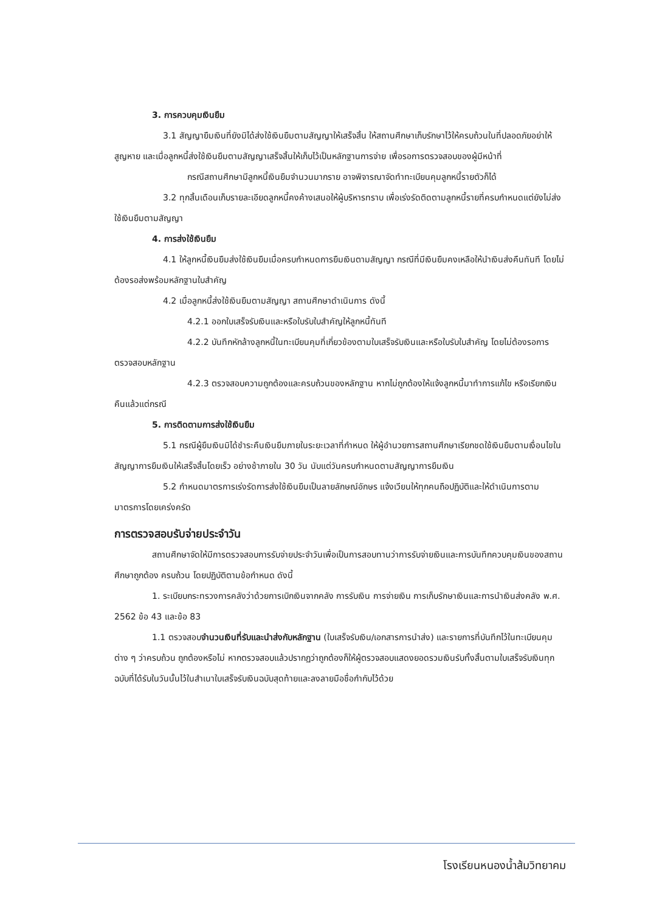3. การควบคุมเงินยืม
3.1 สัญญายืมเงินที่ยังมิได้ส่งใช้เงินยืมตามสัญญาให้เสร็จสิ้น ให้สถานศึกษาเก็บรักษาไว้ให้ครบถ้วนในที่ปลอดภัยอย่าให้สูญหาย และเมื่อลูกหนี้ส่งใช้เงินยืมตามสัญญาเสร็จสิ้นให้เก็บไว้เป็นหลักฐานการจ่าย เพื่อรอการตรวจสอบของผู้มีหน้าที่
กรณีสถานศึกษามีลูกหนี้เงินยืมจำนวนมากราย อาจพิจารณาจัดทำทะเบียนคุมลูกหนี้รายตัวก็ได้
3.2 ทุกสิ้นเดือนเก็บรายละเอียดลูกหนี้คงค้างเสนอให้ผู้บริหารทราบ เพื่อเร่งรัดติดตามลูกหนี้รายที่ครบกำหนดแต่ยังไม่ส่งใช้เงินยืมตามสัญญา
4. การส่งใช้เงินยืม
4.1 ให้ลูกหนี้เงินยืมส่งใช้เงินยืมเมื่อครบกำหนดการยืมเงินตามสัญญา กรณีที่มีเงินยืมคงเหลือให้นำเงินส่งคืนทันที โดยไม่ต้องรอส่งพร้อมหลักฐานใบสำคัญ
4.2 เมื่อลูกหนี้ส่งใช้เงินยืมตามสัญญา สถานศึกษาดำเนินการ ดังนี้
4.2.1 ออกใบเสร็จรับเงินและหรือใบรับใบสำคัญให้ลูกหนี้ทันที
4.2.2 บันทึกหักล้างลูกหนี้ในทะเบียนคุมที่เกี่ยวข้องตามใบเสร็จรับเงินและหรือใบรับใบสำคัญ โดยไม่ต้องรอการตรวจสอบหลักฐาน
4.2.3 ตรวจสอบความถูกต้องและครบถ้วนของหลักฐาน หากไม่ถูกต้องให้แจ้งลูกหนี้มาทำการแก้ไข หรือเรียกเงินคืนแล้วแต่กรณี
5. การติดตามการส่งใช้เงินยืม
5.1 กรณีผู้ยืมเงินมิได้ชำระคืนเงินยืมภายในระยะเวลาที่กำหนด ให้ผู้อำนวยการสถานศึกษาเรียกชดใช้เงินยืมตามเงื่อนไขในสัญญาการยืมเงินให้เสร็จสิ้นโดยเร็ว อย่างช้าภายใน 30 วัน นับแต่วันครบกำหนดตามสัญญาการยืมเงิน
5.2 กำหนดมาตรการเร่งรัดการส่งใช้เงินยืมเป็นลายลักษณ์อักษร แจ้งเวียนให้ทุกคนถือปฏิบัติและให้ดำเนินการตามมาตรการโดยเคร่งครัด
การตรวจสอบรับจ่ายประจำวัน
สถานศึกษาจัดให้มีการตรวจสอบการรับจ่ายประจำวันเพื่อเป็นการสอบทานว่าการรับจ่ายเงินและการบันทึกควบคุมเงินของสถานศึกษาถูกต้อง ครบถ้วน โดยปฏิบัติตามข้อกำหนด ดังนี้
1. ระเบียบกระทรวงการคลังว่าด้วยการเบิกเงินจากคลัง การรับเงิน การจ่ายเงิน การเก็บรักษาเงินและการนำเงินส่งคลัง พ.ศ. 2562 ข้อ 43 และข้อ 83
1.1 ตรวจสอบจำนวนเงินที่รับและนำส่งกับหลักฐาน (ใบเสร็จรับเงิน/เอกสารการนำส่ง) และรายการที่บันทึกไว้ในทะเบียนคุมต่าง ๆ ว่าครบถ้วน ถูกต้องหรือไม่ หากตรวจสอบแล้วปรากฏว่าถูกต้องก็ให้ผู้ตรวจสอบแสดงยอดรวมเงินรับทั้งสิ้นตามใบเสร็จรับเงินทุกฉบับที่ได้รับในวันนั้นไว้ในสำเนาใบเสร็จรับเงินฉบับสุดท้ายและลงลายมือชื่อกำกับไว้ด้วย
โรงเรียนหนองน้ำส้มวิทยาคม